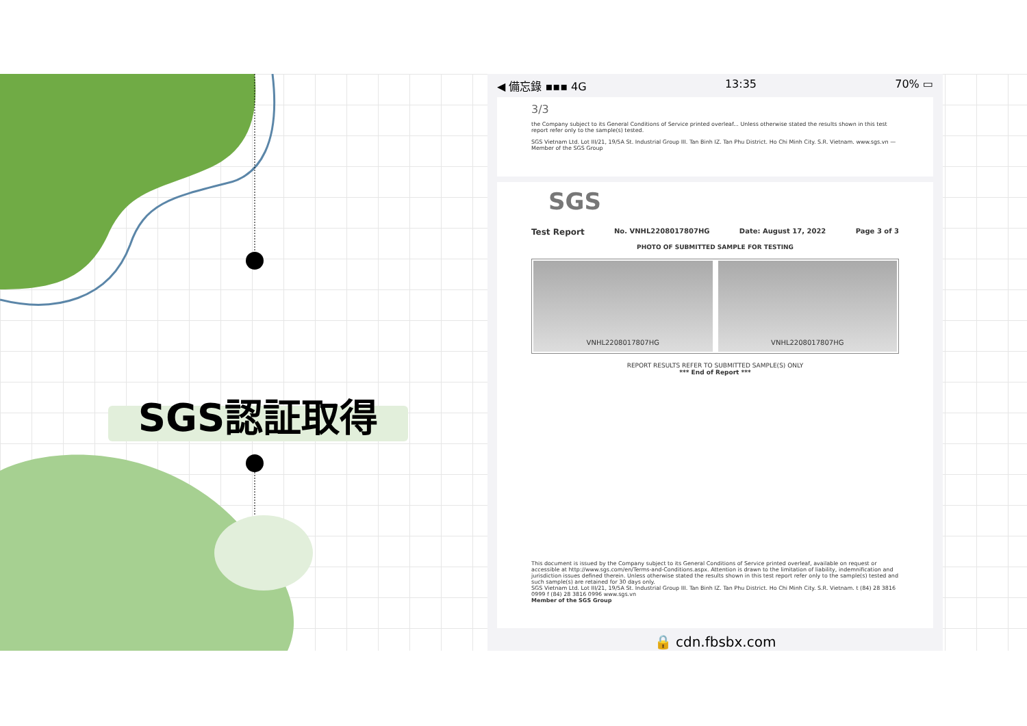SGS認証取得
◀ 備忘錄 ▪▪▪ 4G 13:35 70% ▭
3/3
the Company subject to its General Conditions of Service printed overleaf... Unless otherwise stated the results shown in this test report refer only to the sample(s) tested.
SGS Vietnam Ltd. Lot III/21, 19/5A St. Industrial Group III. Tan Binh IZ. Tan Phu District. Ho Chi Minh City. S.R. Vietnam. www.sgs.vn — Member of the SGS Group
SGS
Test Report No. VNHL2208017807HG Date: August 17, 2022 Page 3 of 3
PHOTO OF SUBMITTED SAMPLE FOR TESTING
VNHL2208017807HG VNHL2208017807HG
REPORT RESULTS REFER TO SUBMITTED SAMPLE(S) ONLY
*** End of Report ***
This document is issued by the Company subject to its General Conditions of Service printed overleaf, available on request or accessible at http://www.sgs.com/en/Terms-and-Conditions.aspx. Attention is drawn to the limitation of liability, indemnification and jurisdiction issues defined therein. Unless otherwise stated the results shown in this test report refer only to the sample(s) tested and such sample(s) are retained for 30 days only.
SGS Vietnam Ltd. Lot III/21, 19/5A St. Industrial Group III. Tan Binh IZ. Tan Phu District. Ho Chi Minh City. S.R. Vietnam. t (84) 28 3816 0999 f (84) 28 3816 0996 www.sgs.vn
Member of the SGS Group
🔒 cdn.fbsbx.com